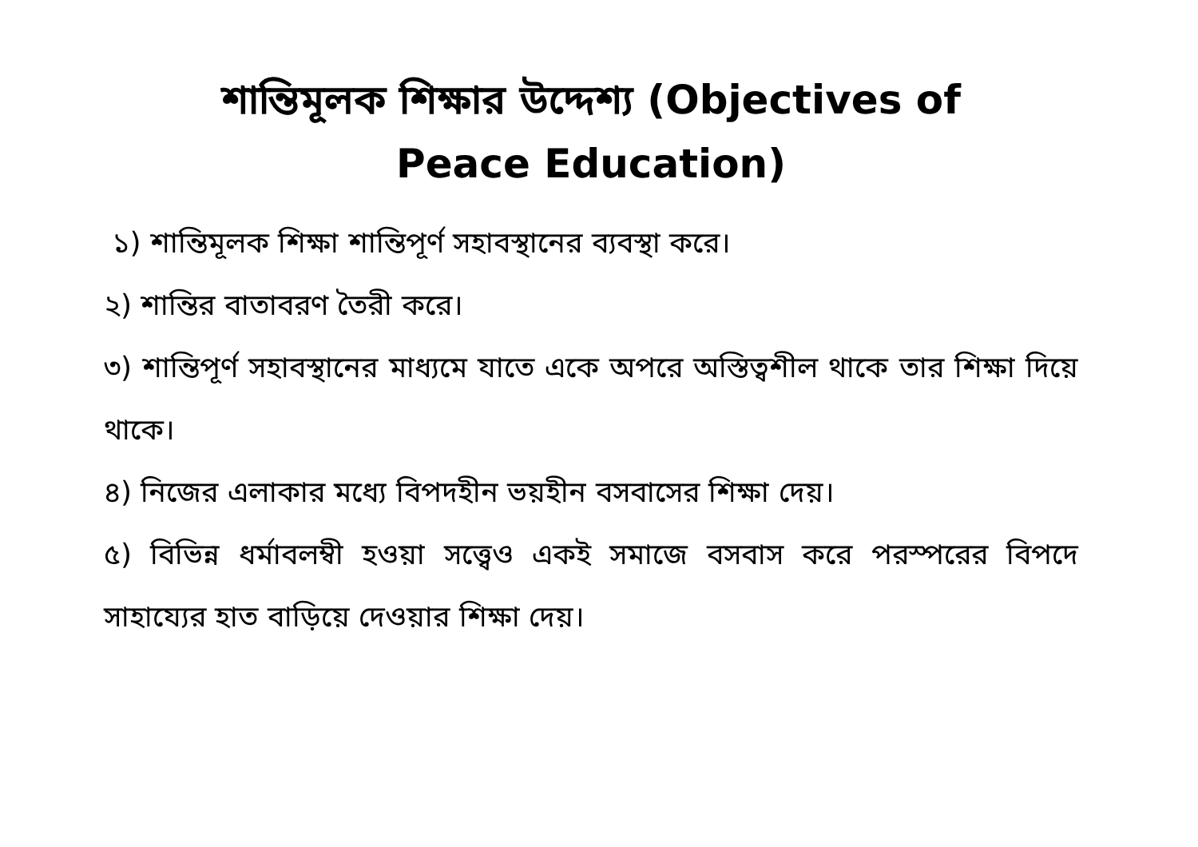শান্তিমূলক শিক্ষার উদ্দেশ্য (Objectives of
Peace Education)
১) শান্তিমূলক শিক্ষা শান্তিপূর্ণ সহাবস্থানের ব্যবস্থা করে।
২) শান্তির বাতাবরণ তৈরী করে।
৩) শান্তিপূর্ণ সহাবস্থানের মাধ্যমে যাতে একে অপরে অস্তিত্বশীল থাকে তার শিক্ষা দিয়ে থাকে।
৪) নিজের এলাকার মধ্যে বিপদহীন ভয়হীন বসবাসের শিক্ষা দেয়।
৫) বিভিন্ন ধর্মাবলম্বী হওয়া সত্ত্বেও একই সমাজে বসবাস করে পরস্পরের বিপদে সাহায্যের হাত বাড়িয়ে দেওয়ার শিক্ষা দেয়।